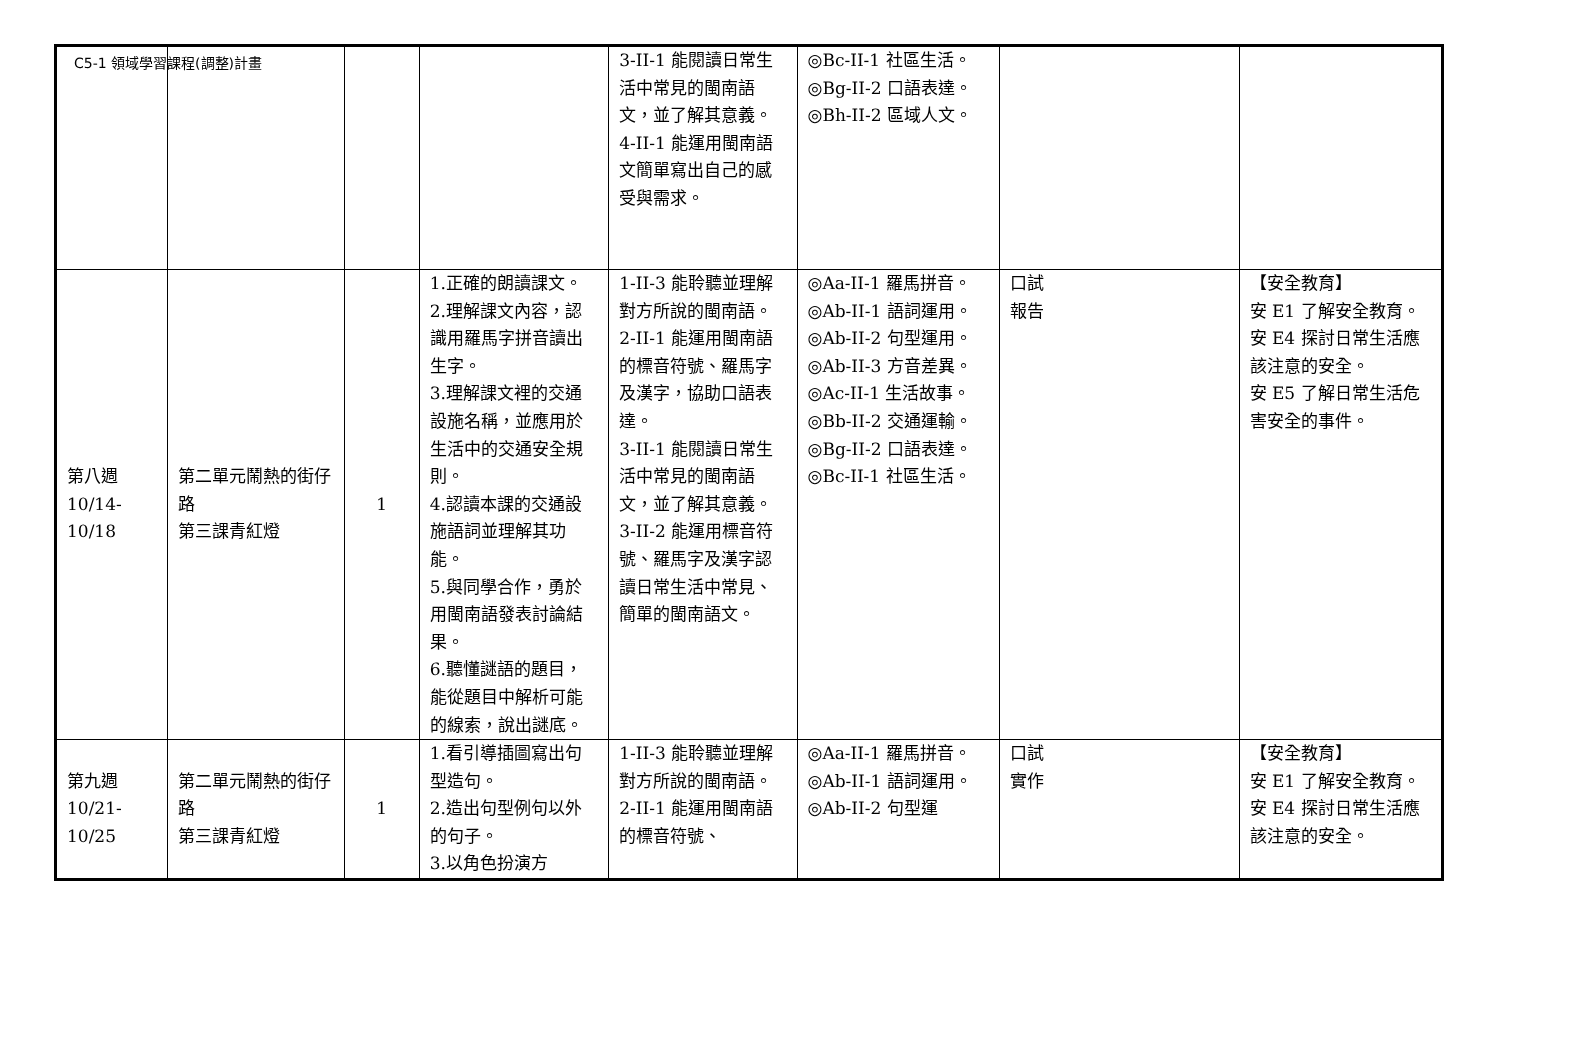C5-1 領域學習課程(調整)計畫
| | | | | 3-II-1 能閱讀日常生活中常見的閩南語文，並了解其意義。 4-II-1 能運用閩南語文簡單寫出自己的感受與需求。 | ◎Bc-II-1 社區生活。 ◎Bg-II-2 口語表達。 ◎Bh-II-2 區域人文。 | | |
| 第八週 10/14- 10/18 | 第二單元鬧熱的街仔路 第三課青紅燈 | 1 | 1.正確的朗讀課文。 2.理解課文內容，認識用羅馬字拼音讀出生字。 3.理解課文裡的交通設施名稱，並應用於生活中的交通安全規則。 4.認讀本課的交通設施語詞並理解其功能。 5.與同學合作，勇於用閩南語發表討論結果。 6.聽懂謎語的題目，能從題目中解析可能的線索，說出謎底。 | 1-II-3 能聆聽並理解對方所說的閩南語。 2-II-1 能運用閩南語的標音符號、羅馬字及漢字，協助口語表達。 3-II-1 能閱讀日常生活中常見的閩南語文，並了解其意義。 3-II-2 能運用標音符號、羅馬字及漢字認讀日常生活中常見、簡單的閩南語文。 | ◎Aa-II-1 羅馬拼音。 ◎Ab-II-1 語詞運用。 ◎Ab-II-2 句型運用。 ◎Ab-II-3 方音差異。 ◎Ac-II-1 生活故事。 ◎Bb-II-2 交通運輸。 ◎Bg-II-2 口語表達。 ◎Bc-II-1 社區生活。 | 口試 報告 | 【安全教育】 安 E1 了解安全教育。 安 E4 探討日常生活應該注意的安全。 安 E5 了解日常生活危害安全的事件。 |
| 第九週 10/21- 10/25 | 第二單元鬧熱的街仔路 第三課青紅燈 | 1 | 1.看引導插圖寫出句型造句。 2.造出句型例句以外的句子。 3.以角色扮演方 | 1-II-3 能聆聽並理解對方所說的閩南語。 2-II-1 能運用閩南語的標音符號、 | ◎Aa-II-1 羅馬拼音。 ◎Ab-II-1 語詞運用。 ◎Ab-II-2 句型運 | 口試 實作 | 【安全教育】 安 E1 了解安全教育。 安 E4 探討日常生活應該注意的安全。 |